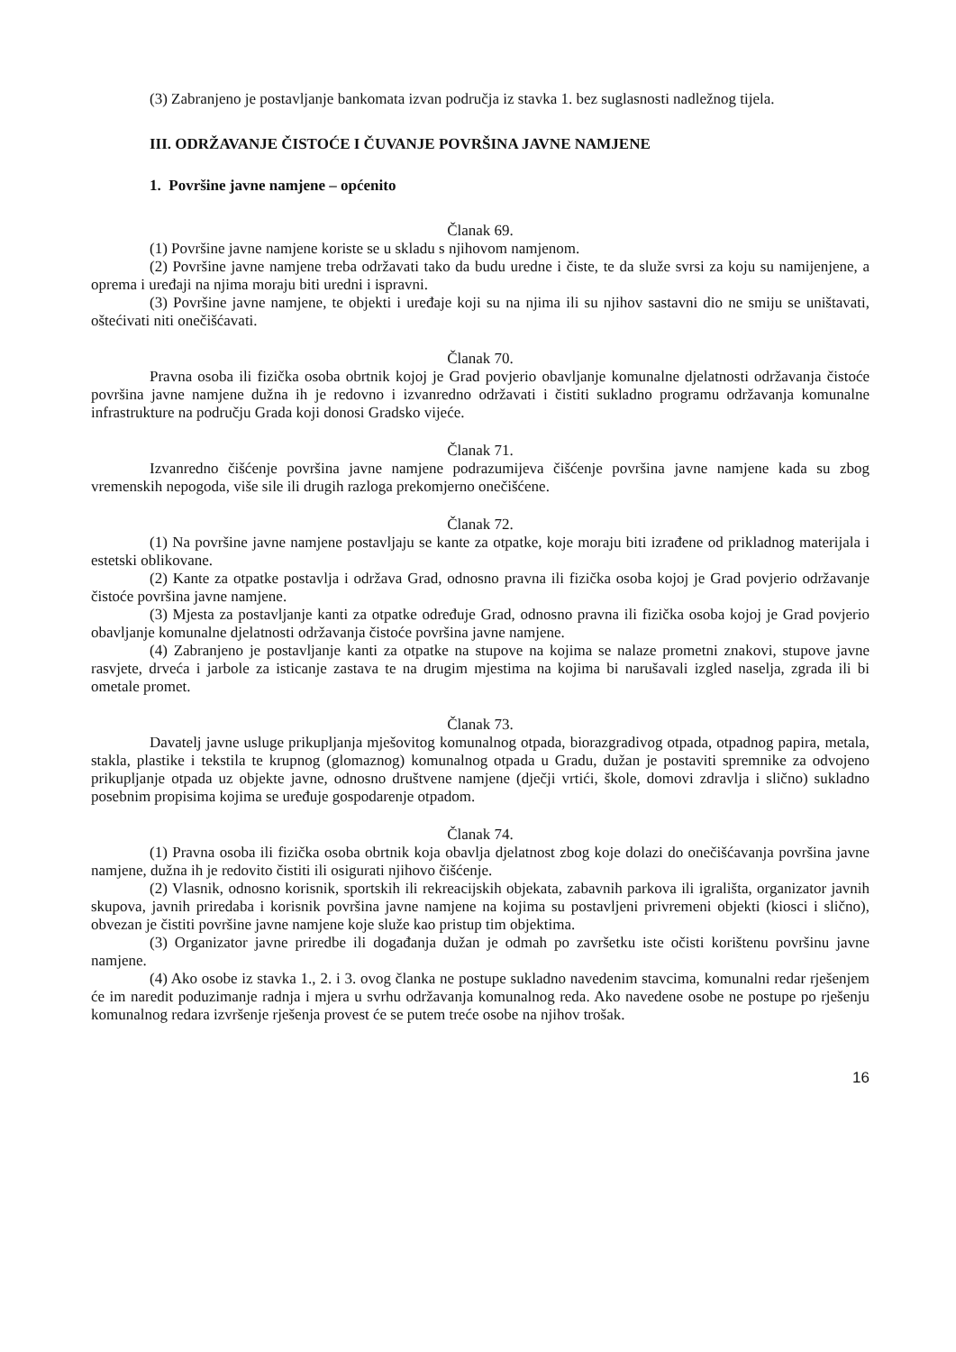(3) Zabranjeno je postavljanje bankomata izvan područja iz stavka 1. bez suglasnosti nadležnog tijela.
III. ODRŽAVANJE ČISTOĆE I ČUVANJE POVRŠINA JAVNE NAMJENE
1. Površine javne namjene – općenito
Članak 69.
(1) Površine javne namjene koriste se u skladu s njihovom namjenom.
(2) Površine javne namjene treba održavati tako da budu uredne i čiste, te da služe svrsi za koju su namijenjene, a oprema i uređaji na njima moraju biti uredni i ispravni.
(3) Površine javne namjene, te objekti i uređaje koji su na njima ili su njihov sastavni dio ne smiju se uništavati, oštećivati niti onečišćavati.
Članak 70.
Pravna osoba ili fizička osoba obrtnik kojoj je Grad povjerio obavljanje komunalne djelatnosti održavanja čistoće površina javne namjene dužna ih je redovno i izvanredno održavati i čistiti sukladno programu održavanja komunalne infrastrukture na području Grada koji donosi Gradsko vijeće.
Članak 71.
Izvanredno čišćenje površina javne namjene podrazumijeva čišćenje površina javne namjene kada su zbog vremenskih nepogoda, više sile ili drugih razloga prekomjerno onečišćene.
Članak 72.
(1) Na površine javne namjene postavljaju se kante za otpatke, koje moraju biti izrađene od prikladnog materijala i estetski oblikovane.
(2) Kante za otpatke postavlja i održava Grad, odnosno pravna ili fizička osoba kojoj je Grad povjerio održavanje čistoće površina javne namjene.
(3) Mjesta za postavljanje kanti za otpatke određuje Grad, odnosno pravna ili fizička osoba kojoj je Grad povjerio obavljanje komunalne djelatnosti održavanja čistoće površina javne namjene.
(4) Zabranjeno je postavljanje kanti za otpatke na stupove na kojima se nalaze prometni znakovi, stupove javne rasvjete, drveća i jarbole za isticanje zastava te na drugim mjestima na kojima bi narušavali izgled naselja, zgrada ili bi ometale promet.
Članak 73.
Davatelj javne usluge prikupljanja mješovitog komunalnog otpada, biorazgradivog otpada, otpadnog papira, metala, stakla, plastike i tekstila te krupnog (glomaznog) komunalnog otpada u Gradu, dužan je postaviti spremnike za odvojeno prikupljanje otpada uz objekte javne, odnosno društvene namjene (dječji vrtići, škole, domovi zdravlja i slično) sukladno posebnim propisima kojima se uređuje gospodarenje otpadom.
Članak 74.
(1) Pravna osoba ili fizička osoba obrtnik koja obavlja djelatnost zbog koje dolazi do onečišćavanja površina javne namjene, dužna ih je redovito čistiti ili osigurati njihovo čišćenje.
(2) Vlasnik, odnosno korisnik, sportskih ili rekreacijskih objekata, zabavnih parkova ili igrališta, organizator javnih skupova, javnih priredaba i korisnik površina javne namjene na kojima su postavljeni privremeni objekti (kiosci i slično), obvezan je čistiti površine javne namjene koje služe kao pristup tim objektima.
(3) Organizator javne priredbe ili događanja dužan je odmah po završetku iste očisti korištenu površinu javne namjene.
(4) Ako osobe iz stavka 1., 2. i 3. ovog članka ne postupe sukladno navedenim stavcima, komunalni redar rješenjem će im naredit poduzimanje radnja i mjera u svrhu održavanja komunalnog reda. Ako navedene osobe ne postupe po rješenju komunalnog redara izvršenje rješenja provest će se putem treće osobe na njihov trošak.
16